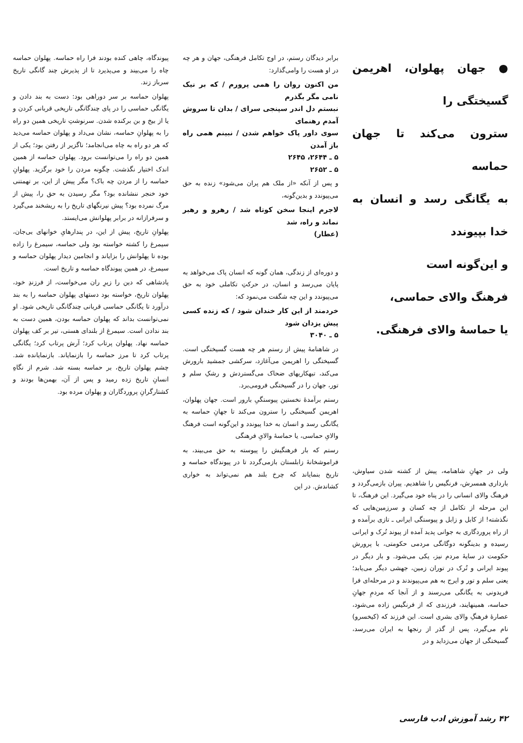● جهان پهلوان، اهریمن گسیختگی را
سترون می‌کند تا جهان حماسه
به یگانگی رسد و انسان به خدا بپیوندد
و این‌گونه است
فرهنگ والای حماسی،
یا حماسهٔ والای فرهنگی.
ولی در جهانِ شاهنامه، پیش از کشته شدن سیاوش، بارداری همسرش، فرنگیس را شاهدیم. پیران بازمی‌گردد و فرهنگ والای انسانی را در پناه خود می‌گیرد. این فرهنگ، تا این مرحله از تکامل از چه کسان و سرزمین‌هایی که نگذشته! از کابل و زابل و پیوستگی ایرانی ـ تازی برآمده و از راه پروردگاری به جوانی پدید آمده از پیوند تُرک و ایرانی رسیده و بدینگونه دوگانگی مردمی حکومتی، با پرورش حکومت در سایهٔ مردم نیز، یکی می‌شود. و بار دیگر در پیوند ایرانی و تُرک در توران زمین، جهشی دیگر می‌یابد؛ یعنی سلم و تور و ایرج به هم می‌پیوندند و در مرحله‌ای فرا فریدونی به یگانگی می‌رسند و از آنجا که مردمِ جهانِ حماسه، همینهایند، فرزندی که از فرنگیس زاده می‌شود، عصارهٔ فرهنگِ والای بشری است. این فرزند که (کیخسرو) نام می‌گیرد، پس از گذر از رنجها به ایران می‌رسد، گسیختگی از جهان می‌زداید و در
برابر دیدگان رستم، در اوج تکامل فرهنگی، جهان و هر چه در او هست را وامی‌گذارد:
من اکنون روان را همی پرورم / که بر نیک نامی مگر بگذرم
نبستم دل اندر سپنجی سرای / بدان تا سروش آمدم رهنمای
سوی داور پاک خواهم شدن / نبینم همی راه باز آمدن
۵ ـ ۲۶۴۴، ۲۶۴۵
۵ ـ ۲۶۵۲
و پس از آنکه «از ملک هم پران می‌شود» زنده به حق می‌پیوندد و بدین‌گونه،
لاجرم اینجا سخن کوتاه شد / رهرو و رهبر نماند و راه، شد
(عطار)
و دوره‌ای از زندگی، همان گونه که انسان پاک می‌خواهد به پایان می‌رسد و انسان، در حرکتِ تکاملی خود به حق می‌پیوندد و این چه شگفت می‌نمود که:
خردمند از این کار خندان شود / که زنده کسی پیش یزدان شود
۵ ـ ۳۰۴۰
در شاهنامهٔ پیش از رستم هر چه هست گسیختگی است. گسیختگی را اهریمن می‌آغازد، سرکشی جمشید بارورش می‌کند، تبهکاریهای ضحاک می‌گستردش و رشکِ سلم و تور، جهان را در گسیختگی فرومی‌برد.
رستم برآمدهٔ نخستین پیوستگیِ بارور است. جهان پهلوان، اهریمن گسیختگی را سترون می‌کند تا جهانِ حماسه به یگانگی رسد و انسان به خدا پیوندد و این‌گونه است فرهنگ والایِ حماسی، یا حماسهٔ والایِ فرهنگی
رستم که بار فرهنگیش را پیوسته به حق می‌بیند، به فراموشخانهٔ زابلستان بازمی‌گردد تا در پیوندگاه حماسه و تاریخ بنمایاند که چرخ بلند هم نمی‌تواند به خواری کشاندش. در این
پیوندگاه، چاهی کنده بودند فرا راه حماسه. پهلوان حماسه چاه را می‌بیند و می‌پذیرد تا از پذیرش چند گانگی تاریخ سرباز زند.
پهلوان حماسه بر سر دوراهی بود: دست به بند دادن و یگانگی حماسی را در پای چندگانگی تاریخی قربانی کردن و یا از بیخ و بن برکنده شدن. سرنوشتِ تاریخی همین دو راه را به پهلوانِ حماسه، نشان می‌داد و پهلوان حماسه می‌دید که هر دو راه به چاه می‌انجامد؛ ناگزیر از رفتن بود؛ یکی از همین دو راه را می‌توانست برود. پهلوان حماسه از همین اندک اختیار نگذشت. چگونه مردن را خود برگزید. پهلوانِ حماسه را از مردن چه باک؟ مگر پیش از این، بر تهمتنی خود خنجر ننشانده بود؟ مگر رسیدن به حق را، پیش از مرگ نمرده بود؟ پیش نیرنگهای تاریخ را به ریشخند می‌گیرد و سرفرازانه در برابر پهلوانش می‌ایستد.
پهلوانِ تاریخ، پیش از این، در پندارهایِ خوانهای بی‌جان، سیمرغ را کشته خواسته بود ولی حماسه، سیمرغ را زاده بوده تا پهلوانش را بزایاند و انجامین دیدار پهلوان حماسه و سیمرغ، در همین پیوندگاه حماسه و تاریخ است.
پادشاهی که دین را زیرِ ران می‌خواست، از فرزندِ خود، پهلوان تاریخ، خواسته بود دستهای پهلوان حماسه را به بند درآورد تا یگانگی حماسی قربانی چندگانگی تاریخی شود. او نمی‌توانست بداند که پهلوان حماسه بودن، همین دست به بند ندادن است. سیمرغ از بلندای هستی، تیر بر کف پهلوان حماسه نهاد. پهلوان پرتاب کرد؛ آرش پرتاب کرد؛ یگانگی پرتاب کرد تا مرز حماسه را بازنمایاند. بازنمایانده شد. چشم پهلوان تاریخ، بر حماسه بسته شد. شرم از نگاهِ انسانِ تاریخ زده رمید و پس از آن، بهمن‌ها بودند و کشتارگرانِ پروردگاران و پهلوان مرده بود.
۴۲ رشد آموزش ادب فارسی